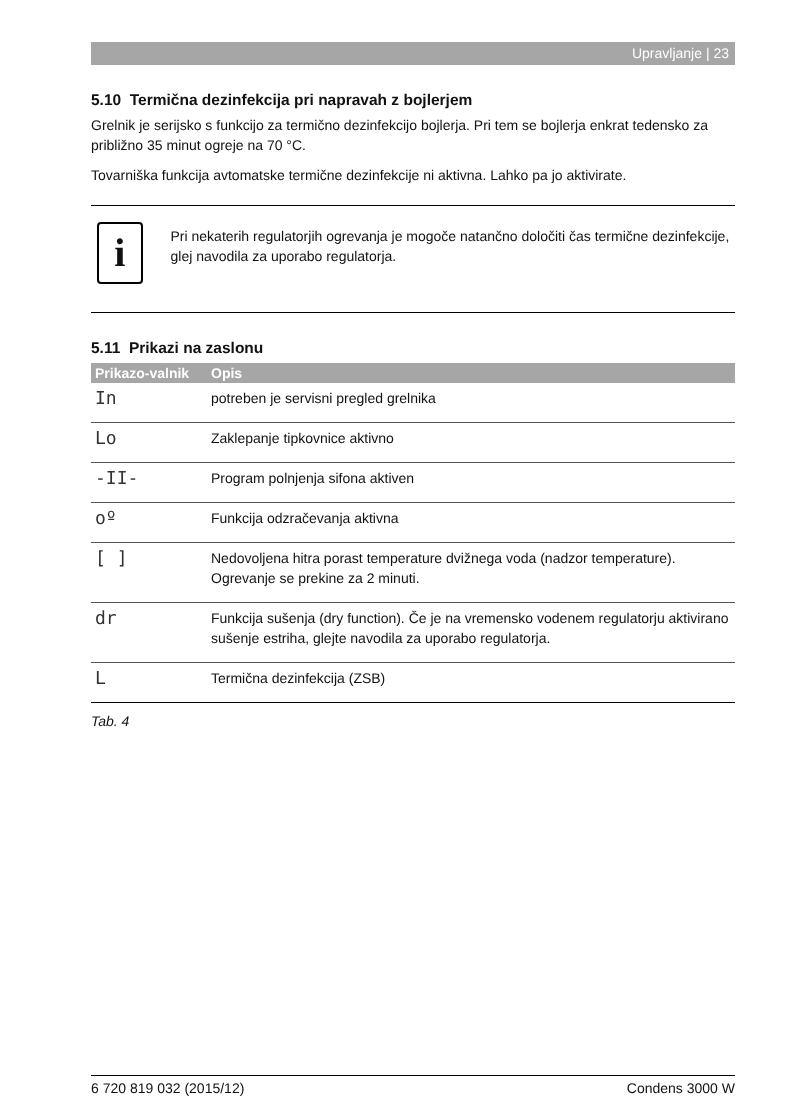Upravljanje | 23
5.10 Termična dezinfekcija pri napravah z bojlerjem
Grelnik je serijsko s funkcijo za termično dezinfekcijo bojlerja. Pri tem se bojlerja enkrat tedensko za približno 35 minut ogreje na 70 °C.
Tovarniška funkcija avtomatske termične dezinfekcije ni aktivna. Lahko pa jo aktivirate.
i
Pri nekaterih regulatorjih ogrevanja je mogoče natančno določiti čas termične dezinfekcije, glej navodila za uporabo regulatorja.
5.11 Prikazi na zaslonu
| Prikazo-valnik | Opis |
| --- | --- |
| In | potreben je servisni pregled grelnika |
| Lo | Zaklepanje tipkovnice aktivno |
| -II- | Program polnjenja sifona aktiven |
| oº | Funkcija odzračevanja aktivna |
| [ ] | Nedovoljena hitra porast temperature dvižnega voda (nadzor temperature). Ogrevanje se prekine za 2 minuti. |
| dr | Funkcija sušenja (dry function). Če je na vremensko vodenem regulatorju aktivirano sušenje estriha, glejte navodila za uporabo regulatorja. |
| L | Termična dezinfekcija (ZSB) |
Tab. 4
6 720 819 032 (2015/12) Condens 3000 W